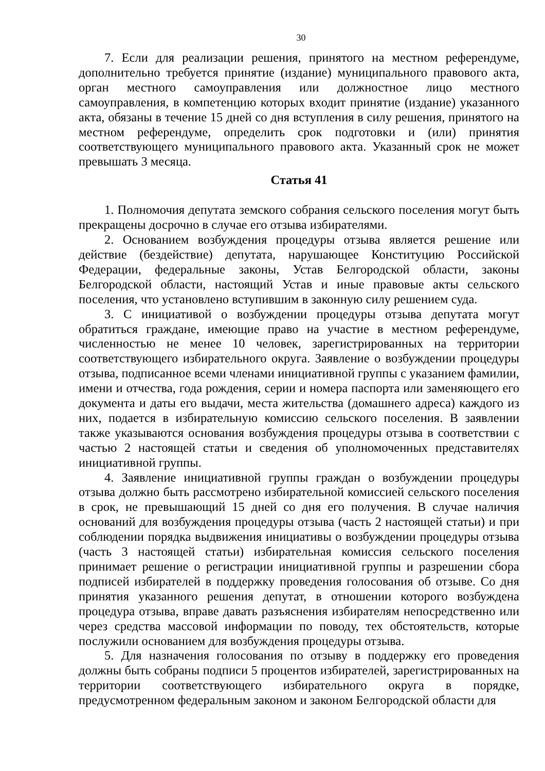30
7. Если для реализации решения, принятого на местном референдуме, дополнительно требуется принятие (издание) муниципального правового акта, орган местного самоуправления или должностное лицо местного самоуправления, в компетенцию которых входит принятие (издание) указанного акта, обязаны в течение 15 дней со дня вступления в силу решения, принятого на местном референдуме, определить срок подготовки и (или) принятия соответствующего муниципального правового акта. Указанный срок не может превышать 3 месяца.
Статья 41
1. Полномочия депутата земского собрания сельского поселения могут быть прекращены досрочно в случае его отзыва избирателями.
2. Основанием возбуждения процедуры отзыва является решение или действие (бездействие) депутата, нарушающее Конституцию Российской Федерации, федеральные законы, Устав Белгородской области, законы Белгородской области, настоящий Устав и иные правовые акты сельского поселения, что установлено вступившим в законную силу решением суда.
3. С инициативой о возбуждении процедуры отзыва депутата могут обратиться граждане, имеющие право на участие в местном референдуме, численностью не менее 10 человек, зарегистрированных на территории соответствующего избирательного округа. Заявление о возбуждении процедуры отзыва, подписанное всеми членами инициативной группы с указанием фамилии, имени и отчества, года рождения, серии и номера паспорта или заменяющего его документа и даты его выдачи, места жительства (домашнего адреса) каждого из них, подается в избирательную комиссию сельского поселения. В заявлении также указываются основания возбуждения процедуры отзыва в соответствии с частью 2 настоящей статьи и сведения об уполномоченных представителях инициативной группы.
4. Заявление инициативной группы граждан о возбуждении процедуры отзыва должно быть рассмотрено избирательной комиссией сельского поселения в срок, не превышающий 15 дней со дня его получения. В случае наличия оснований для возбуждения процедуры отзыва (часть 2 настоящей статьи) и при соблюдении порядка выдвижения инициативы о возбуждении процедуры отзыва (часть 3 настоящей статьи) избирательная комиссия сельского поселения принимает решение о регистрации инициативной группы и разрешении сбора подписей избирателей в поддержку проведения голосования об отзыве. Со дня принятия указанного решения депутат, в отношении которого возбуждена процедура отзыва, вправе давать разъяснения избирателям непосредственно или через средства массовой информации по поводу, тех обстоятельств, которые послужили основанием для возбуждения процедуры отзыва.
5. Для назначения голосования по отзыву в поддержку его проведения должны быть собраны подписи 5 процентов избирателей, зарегистрированных на территории соответствующего избирательного округа в порядке, предусмотренном федеральным законом и законом Белгородской области для